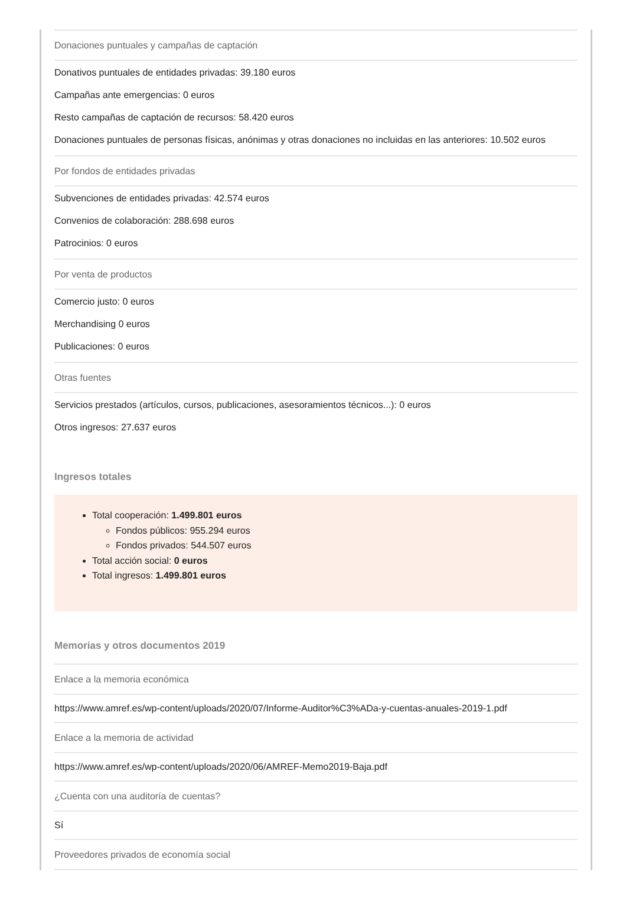Donaciones puntuales y campañas de captación
Donativos puntuales de entidades privadas: 39.180 euros
Campañas ante emergencias: 0 euros
Resto campañas de captación de recursos: 58.420 euros
Donaciones puntuales de personas físicas, anónimas y otras donaciones no incluidas en las anteriores: 10.502 euros
Por fondos de entidades privadas
Subvenciones de entidades privadas: 42.574 euros
Convenios de colaboración: 288.698 euros
Patrocinios: 0 euros
Por venta de productos
Comercio justo: 0 euros
Merchandising 0 euros
Publicaciones: 0 euros
Otras fuentes
Servicios prestados (artículos, cursos, publicaciones, asesoramientos técnicos...): 0 euros
Otros ingresos: 27.637 euros
Ingresos totales
Total cooperación: 1.499.801 euros
Fondos públicos: 955.294 euros
Fondos privados: 544.507 euros
Total acción social: 0 euros
Total ingresos: 1.499.801 euros
Memorias y otros documentos 2019
Enlace a la memoria económica
https://www.amref.es/wp-content/uploads/2020/07/Informe-Auditor%C3%ADa-y-cuentas-anuales-2019-1.pdf
Enlace a la memoria de actividad
https://www.amref.es/wp-content/uploads/2020/06/AMREF-Memo2019-Baja.pdf
¿Cuenta con una auditoría de cuentas?
Sí
Proveedores privados de economía social